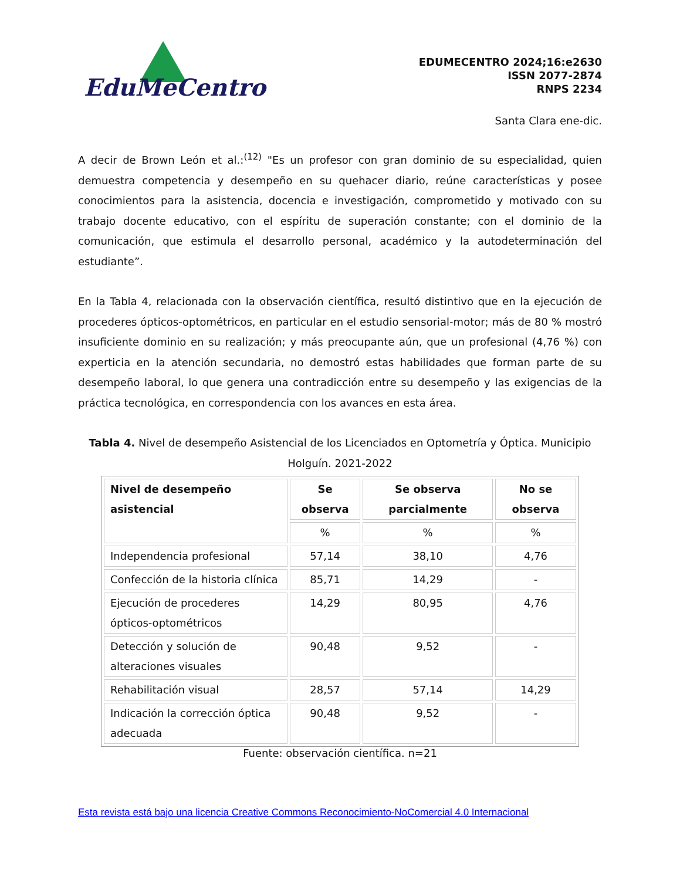EduMeCentro
EDUMECENTRO 2024;16:e2630
ISSN 2077-2874
RNPS 2234
Santa Clara ene-dic.
A decir de Brown León et al.:<sup>(12)</sup> "Es un profesor con gran dominio de su especialidad, quien demuestra competencia y desempeño en su quehacer diario, reúne características y posee conocimientos para la asistencia, docencia e investigación, comprometido y motivado con su trabajo docente educativo, con el espíritu de superación constante; con el dominio de la comunicación, que estimula el desarrollo personal, académico y la autodeterminación del estudiante”.
En la Tabla 4, relacionada con la observación científica, resultó distintivo que en la ejecución de procederes ópticos-optométricos, en particular en el estudio sensorial-motor; más de 80 % mostró insuficiente dominio en su realización; y más preocupante aún, que un profesional (4,76 %) con experticia en la atención secundaria, no demostró estas habilidades que forman parte de su desempeño laboral, lo que genera una contradicción entre su desempeño y las exigencias de la práctica tecnológica, en correspondencia con los avances en esta área.
Tabla 4. Nivel de desempeño Asistencial de los Licenciados en Optometría y Óptica. Municipio Holguín. 2021-2022
| Nivel de desempeño asistencial | Se observa | Se observa parcialmente | No se observa |
| --- | --- | --- | --- |
| | % | % | % |
| Independencia profesional | 57,14 | 38,10 | 4,76 |
| Confección de la historia clínica | 85,71 | 14,29 | - |
| Ejecución de procederes ópticos-optométricos | 14,29 | 80,95 | 4,76 |
| Detección y solución de alteraciones visuales | 90,48 | 9,52 | - |
| Rehabilitación visual | 28,57 | 57,14 | 14,29 |
| Indicación la corrección óptica adecuada | 90,48 | 9,52 | - |
Fuente: observación científica. n=21
Esta revista está bajo una licencia Creative Commons Reconocimiento-NoComercial 4.0 Internacional